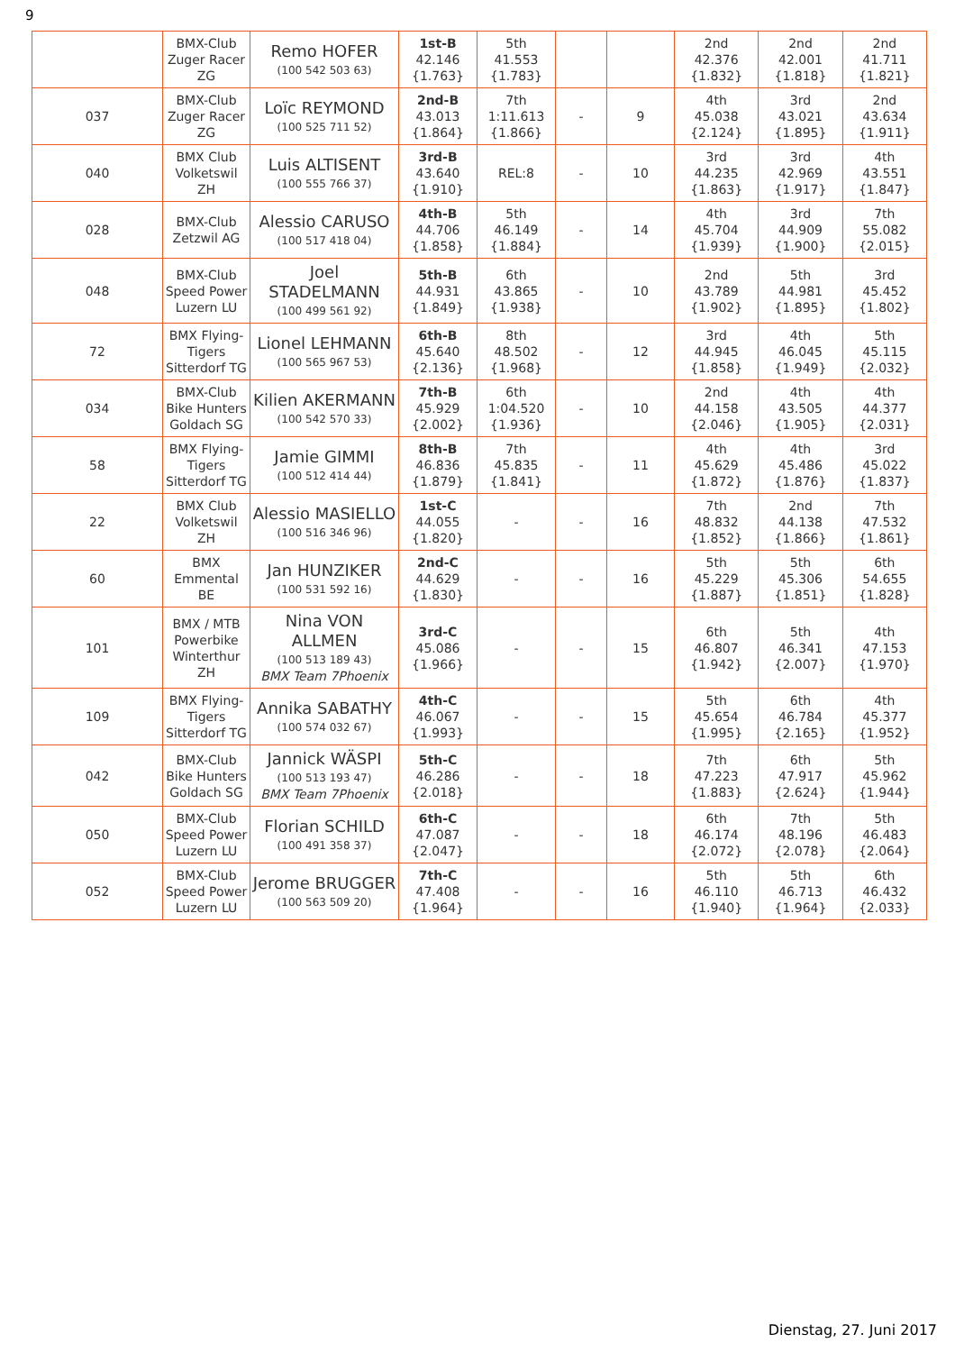9
| | BMX-Club Zuger Racer ZG | Remo HOFER (100 542 503 63) | 1st-B 42.146 {1.763} | 5th 41.553 {1.783} | | | 2nd 42.376 {1.832} | 2nd 42.001 {1.818} | 2nd 41.711 {1.821} |
| 037 | BMX-Club Zuger Racer ZG | Loïc REYMOND (100 525 711 52) | 2nd-B 43.013 {1.864} | 7th 1:11.613 {1.866} | - | 9 | 4th 45.038 {2.124} | 3rd 43.021 {1.895} | 2nd 43.634 {1.911} |
| 040 | BMX Club Volketswil ZH | Luis ALTISENT (100 555 766 37) | 3rd-B 43.640 {1.910} | REL:8 | - | 10 | 3rd 44.235 {1.863} | 3rd 42.969 {1.917} | 4th 43.551 {1.847} |
| 028 | BMX-Club Zetzwil AG | Alessio CARUSO (100 517 418 04) | 4th-B 44.706 {1.858} | 5th 46.149 {1.884} | - | 14 | 4th 45.704 {1.939} | 3rd 44.909 {1.900} | 7th 55.082 {2.015} |
| 048 | BMX-Club Speed Power Luzern LU | Joel STADELMANN (100 499 561 92) | 5th-B 44.931 {1.849} | 6th 43.865 {1.938} | - | 10 | 2nd 43.789 {1.902} | 5th 44.981 {1.895} | 3rd 45.452 {1.802} |
| 72 | BMX Flying-Tigers Sitterdorf TG | Lionel LEHMANN (100 565 967 53) | 6th-B 45.640 {2.136} | 8th 48.502 {1.968} | - | 12 | 3rd 44.945 {1.858} | 4th 46.045 {1.949} | 5th 45.115 {2.032} |
| 034 | BMX-Club Bike Hunters Goldach SG | Kilien AKERMANN (100 542 570 33) | 7th-B 45.929 {2.002} | 6th 1:04.520 {1.936} | - | 10 | 2nd 44.158 {2.046} | 4th 43.505 {1.905} | 4th 44.377 {2.031} |
| 58 | BMX Flying-Tigers Sitterdorf TG | Jamie GIMMI (100 512 414 44) | 8th-B 46.836 {1.879} | 7th 45.835 {1.841} | - | 11 | 4th 45.629 {1.872} | 4th 45.486 {1.876} | 3rd 45.022 {1.837} |
| 22 | BMX Club Volketswil ZH | Alessio MASIELLO (100 516 346 96) | 1st-C 44.055 {1.820} | - | - | 16 | 7th 48.832 {1.852} | 2nd 44.138 {1.866} | 7th 47.532 {1.861} |
| 60 | BMX Emmental BE | Jan HUNZIKER (100 531 592 16) | 2nd-C 44.629 {1.830} | - | - | 16 | 5th 45.229 {1.887} | 5th 45.306 {1.851} | 6th 54.655 {1.828} |
| 101 | BMX / MTB Powerbike Winterthur ZH | Nina VON ALLMEN (100 513 189 43) BMX Team 7Phoenix | 3rd-C 45.086 {1.966} | - | - | 15 | 6th 46.807 {1.942} | 5th 46.341 {2.007} | 4th 47.153 {1.970} |
| 109 | BMX Flying-Tigers Sitterdorf TG | Annika SABATHY (100 574 032 67) | 4th-C 46.067 {1.993} | - | - | 15 | 5th 45.654 {1.995} | 6th 46.784 {2.165} | 4th 45.377 {1.952} |
| 042 | BMX-Club Bike Hunters Goldach SG | Jannick WÄSPI (100 513 193 47) BMX Team 7Phoenix | 5th-C 46.286 {2.018} | - | - | 18 | 7th 47.223 {1.883} | 6th 47.917 {2.624} | 5th 45.962 {1.944} |
| 050 | BMX-Club Speed Power Luzern LU | Florian SCHILD (100 491 358 37) | 6th-C 47.087 {2.047} | - | - | 18 | 6th 46.174 {2.072} | 7th 48.196 {2.078} | 5th 46.483 {2.064} |
| 052 | BMX-Club Speed Power Luzern LU | Jerome BRUGGER (100 563 509 20) | 7th-C 47.408 {1.964} | - | - | 16 | 5th 46.110 {1.940} | 5th 46.713 {1.964} | 6th 46.432 {2.033} |
Dienstag, 27. Juni 2017